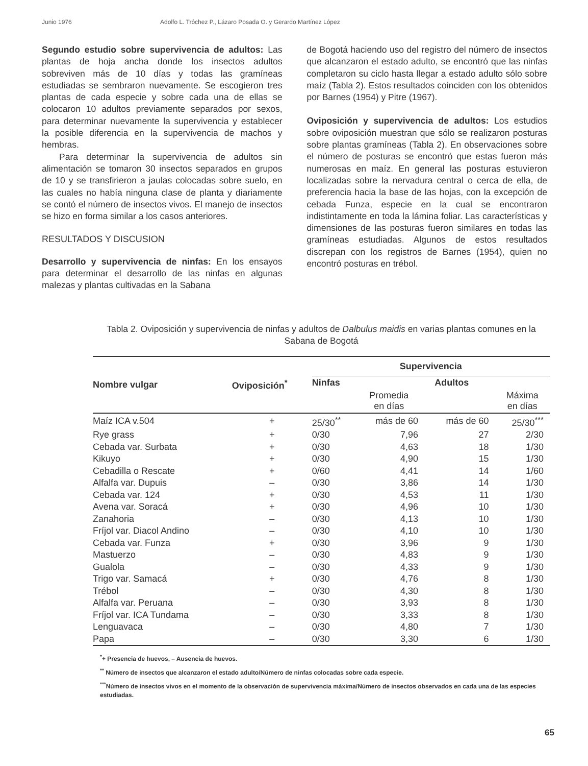Junio 1976 Adolfo L. Tróchez P., Lázaro Posada O. y Gerardo Martínez López
Segundo estudio sobre supervivencia de adultos: Las plantas de hoja ancha donde los insectos adultos sobreviven más de 10 días y todas las gramíneas estudiadas se sembraron nuevamente. Se escogieron tres plantas de cada especie y sobre cada una de ellas se colocaron 10 adultos previamente separados por sexos, para determinar nuevamente la supervivencia y establecer la posible diferencia en la supervivencia de machos y hembras.
Para determinar la supervivencia de adultos sin alimentación se tomaron 30 insectos separados en grupos de 10 y se transfirieron a jaulas colocadas sobre suelo, en las cuales no había ninguna clase de planta y diariamente se contó el número de insectos vivos. El manejo de insectos se hizo en forma similar a los casos anteriores.
RESULTADOS Y DISCUSION
Desarrollo y supervivencia de ninfas: En los ensayos para determinar el desarrollo de las ninfas en algunas malezas y plantas cultivadas en la Sabana
de Bogotá haciendo uso del registro del número de insectos que alcanzaron el estado adulto, se encontró que las ninfas completaron su ciclo hasta llegar a estado adulto sólo sobre maíz (Tabla 2). Estos resultados coinciden con los obtenidos por Barnes (1954) y Pitre (1967).
Oviposición y supervivencia de adultos: Los estudios sobre oviposición muestran que sólo se realizaron posturas sobre plantas gramíneas (Tabla 2). En observaciones sobre el número de posturas se encontró que estas fueron más numerosas en maíz. En general las posturas estuvieron localizadas sobre la nervadura central o cerca de ella, de preferencia hacia la base de las hojas, con la excepción de cebada Funza, especie en la cual se encontraron indistintamente en toda la lámina foliar. Las características y dimensiones de las posturas fueron similares en todas las gramíneas estudiadas. Algunos de estos resultados discrepan con los registros de Barnes (1954), quien no encontró posturas en trébol.
Tabla 2. Oviposición y supervivencia de ninfas y adultos de Dalbulus maidis en varias plantas comunes en la Sabana de Bogotá
| Nombre vulgar | Oviposición<sup>*</sup> | Supervivencia | | | |
| --- | --- | --- | --- | --- | --- |
| | | Ninfas | Adultos | | |
| | | | Promedia en días | | Máxima en días |
| Maíz ICA v.504 | + | 25/30<sup>**</sup> | más de 60 | más de 60 | 25/30<sup>***</sup> |
| Rye grass | + | 0/30 | 7,96 | 27 | 2/30 |
| Cebada var. Surbata | + | 0/30 | 4,63 | 18 | 1/30 |
| Kikuyo | + | 0/30 | 4,90 | 15 | 1/30 |
| Cebadilla o Rescate | + | 0/60 | 4,41 | 14 | 1/60 |
| Alfalfa var. Dupuis | – | 0/30 | 3,86 | 14 | 1/30 |
| Cebada var. 124 | + | 0/30 | 4,53 | 11 | 1/30 |
| Avena var. Soracá | + | 0/30 | 4,96 | 10 | 1/30 |
| Zanahoria | – | 0/30 | 4,13 | 10 | 1/30 |
| Fríjol var. Diacol Andino | – | 0/30 | 4,10 | 10 | 1/30 |
| Cebada var. Funza | + | 0/30 | 3,96 | 9 | 1/30 |
| Mastuerzo | – | 0/30 | 4,83 | 9 | 1/30 |
| Gualola | – | 0/30 | 4,33 | 9 | 1/30 |
| Trigo var. Samacá | + | 0/30 | 4,76 | 8 | 1/30 |
| Trébol | – | 0/30 | 4,30 | 8 | 1/30 |
| Alfalfa var. Peruana | – | 0/30 | 3,93 | 8 | 1/30 |
| Fríjol var. ICA Tundama | – | 0/30 | 3,33 | 8 | 1/30 |
| Lenguavaca | – | 0/30 | 4,80 | 7 | 1/30 |
| Papa | – | 0/30 | 3,30 | 6 | 1/30 |
<sup>*</sup>+ Presencia de huevos, – Ausencia de huevos.
<sup>**</sup> Número de insectos que alcanzaron el estado adulto/Número de ninfas colocadas sobre cada especie.
<sup>***</sup> Número de insectos vivos en el momento de la observación de supervivencia máxima/Número de insectos observados en cada una de las especies estudiadas.
65